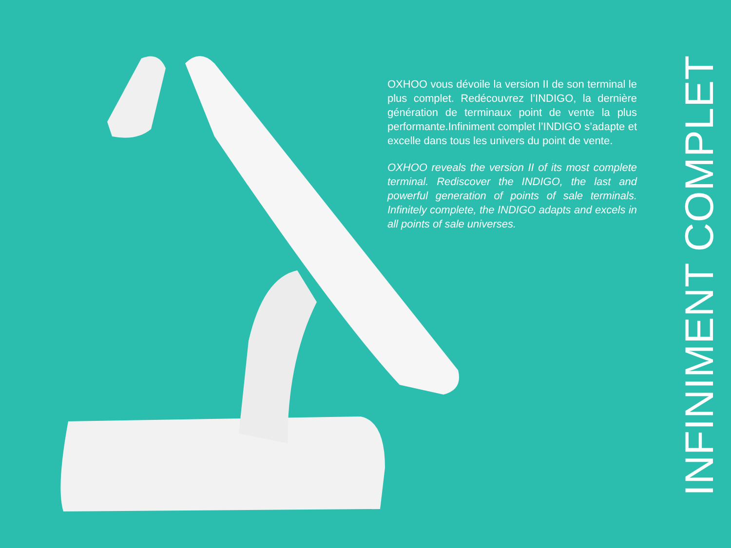OXHOO vous dévoile la version II de son terminal le plus complet. Redécouvrez l’INDIGO, la dernière génération de terminaux point de vente la plus performante.Infiniment complet l’INDIGO s’adapte et excelle dans tous les univers du point de vente.
OXHOO reveals the version II of its most complete terminal. Rediscover the INDIGO, the last and powerful generation of points of sale terminals. Infinitely complete, the INDIGO adapts and excels in all points of sale universes.
INFINIMENT COMPLET